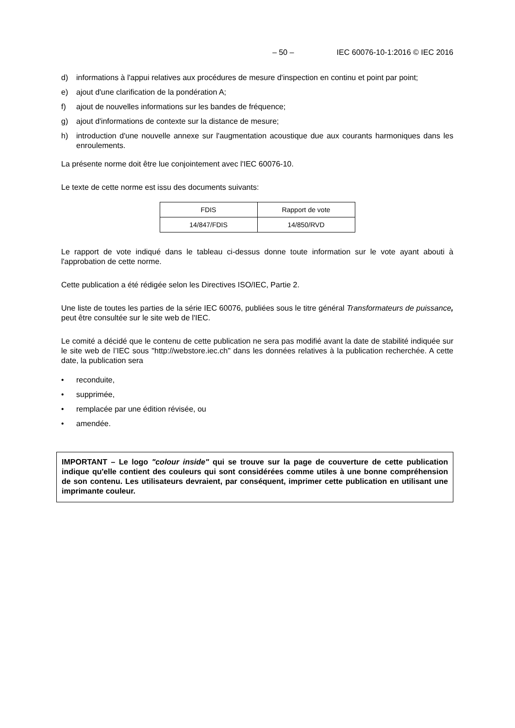– 50 – IEC 60076-10-1:2016 © IEC 2016
d) informations à l'appui relatives aux procédures de mesure d'inspection en continu et point par point;
e) ajout d'une clarification de la pondération A;
f) ajout de nouvelles informations sur les bandes de fréquence;
g) ajout d'informations de contexte sur la distance de mesure;
h) introduction d'une nouvelle annexe sur l'augmentation acoustique due aux courants harmoniques dans les enroulements.
La présente norme doit être lue conjointement avec l'IEC 60076-10.
Le texte de cette norme est issu des documents suivants:
| FDIS | Rapport de vote |
| 14/847/FDIS | 14/850/RVD |
Le rapport de vote indiqué dans le tableau ci-dessus donne toute information sur le vote ayant abouti à l'approbation de cette norme.
Cette publication a été rédigée selon les Directives ISO/IEC, Partie 2.
Une liste de toutes les parties de la série IEC 60076, publiées sous le titre général Transformateurs de puissance, peut être consultée sur le site web de l'IEC.
Le comité a décidé que le contenu de cette publication ne sera pas modifié avant la date de stabilité indiquée sur le site web de l’IEC sous "http://webstore.iec.ch" dans les données relatives à la publication recherchée. A cette date, la publication sera
• reconduite,
• supprimée,
• remplacée par une édition révisée, ou
• amendée.
IMPORTANT – Le logo "colour inside" qui se trouve sur la page de couverture de cette publication indique qu'elle contient des couleurs qui sont considérées comme utiles à une bonne compréhension de son contenu. Les utilisateurs devraient, par conséquent, imprimer cette publication en utilisant une imprimante couleur.